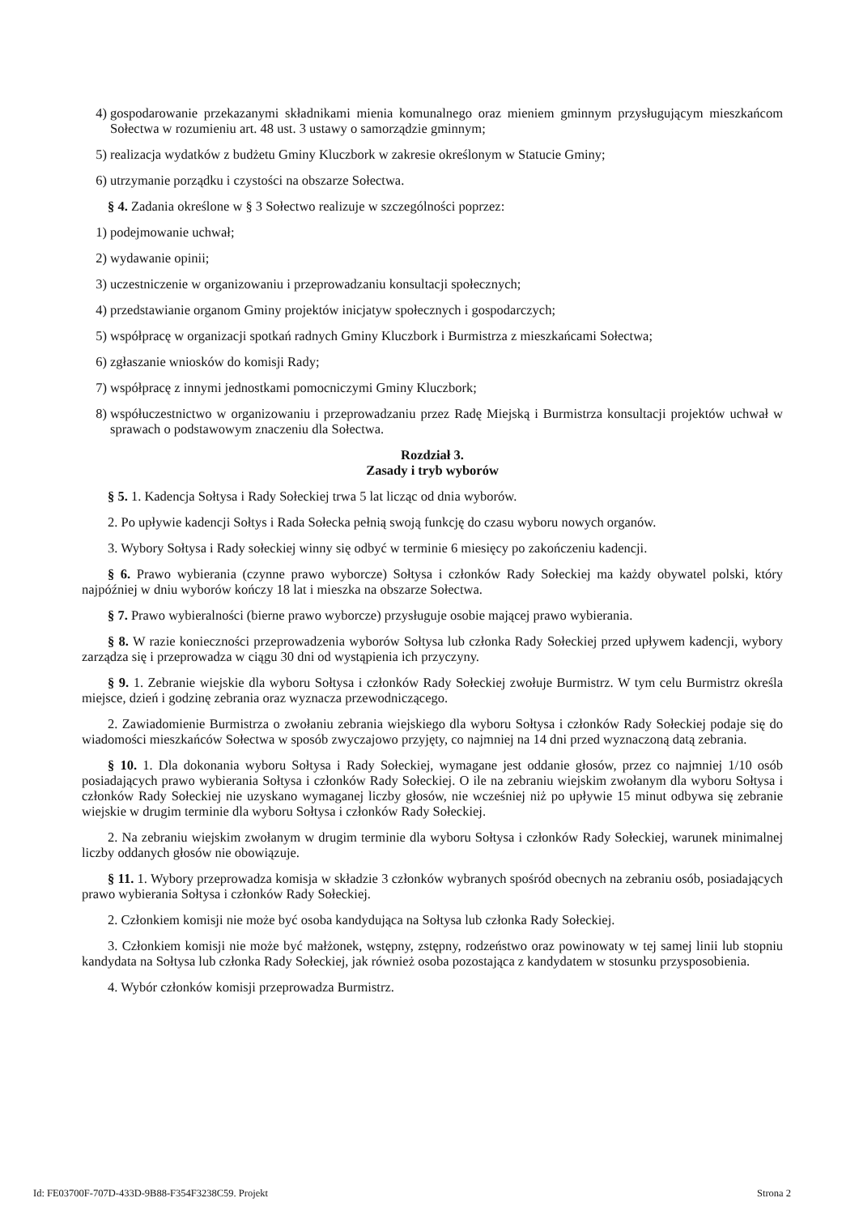4) gospodarowanie przekazanymi składnikami mienia komunalnego oraz mieniem gminnym przysługującym mieszkańcom Sołectwa w rozumieniu art. 48 ust. 3 ustawy o samorządzie gminnym;
5) realizacja wydatków z budżetu Gminy Kluczbork w zakresie określonym w Statucie Gminy;
6) utrzymanie porządku i czystości na obszarze Sołectwa.
§ 4. Zadania określone w § 3 Sołectwo realizuje w szczególności poprzez:
1) podejmowanie uchwał;
2) wydawanie opinii;
3) uczestniczenie w organizowaniu i przeprowadzaniu konsultacji społecznych;
4) przedstawianie organom Gminy projektów inicjatyw społecznych i gospodarczych;
5) współpracę w organizacji spotkań radnych Gminy Kluczbork i Burmistrza z mieszkańcami Sołectwa;
6) zgłaszanie wniosków do komisji Rady;
7) współpracę z innymi jednostkami pomocniczymi Gminy Kluczbork;
8) współuczestnictwo w organizowaniu i przeprowadzaniu przez Radę Miejską i Burmistrza konsultacji projektów uchwał w sprawach o podstawowym znaczeniu dla Sołectwa.
Rozdział 3.
Zasady i tryb wyborów
§ 5. 1. Kadencja Sołtysa i Rady Sołeckiej trwa 5 lat licząc od dnia wyborów.
2. Po upływie kadencji Sołtys i Rada Sołecka pełnią swoją funkcję do czasu wyboru nowych organów.
3. Wybory Sołtysa i Rady sołeckiej winny się odbyć w terminie 6 miesięcy po zakończeniu kadencji.
§ 6. Prawo wybierania (czynne prawo wyborcze) Sołtysa i członków Rady Sołeckiej ma każdy obywatel polski, który najpóźniej w dniu wyborów kończy 18 lat i mieszka na obszarze Sołectwa.
§ 7. Prawo wybieralności (bierne prawo wyborcze) przysługuje osobie mającej prawo wybierania.
§ 8. W razie konieczności przeprowadzenia wyborów Sołtysa lub członka Rady Sołeckiej przed upływem kadencji, wybory zarządza się i przeprowadza w ciągu 30 dni od wystąpienia ich przyczyny.
§ 9. 1. Zebranie wiejskie dla wyboru Sołtysa i członków Rady Sołeckiej zwołuje Burmistrz. W tym celu Burmistrz określa miejsce, dzień i godzinę zebrania oraz wyznacza przewodniczącego.
2. Zawiadomienie Burmistrza o zwołaniu zebrania wiejskiego dla wyboru Sołtysa i członków Rady Sołeckiej podaje się do wiadomości mieszkańców Sołectwa w sposób zwyczajowo przyjęty, co najmniej na 14 dni przed wyznaczoną datą zebrania.
§ 10. 1. Dla dokonania wyboru Sołtysa i Rady Sołeckiej, wymagane jest oddanie głosów, przez co najmniej 1/10 osób posiadających prawo wybierania Sołtysa i członków Rady Sołeckiej. O ile na zebraniu wiejskim zwołanym dla wyboru Sołtysa i członków Rady Sołeckiej nie uzyskano wymaganej liczby głosów, nie wcześniej niż po upływie 15 minut odbywa się zebranie wiejskie w drugim terminie dla wyboru Sołtysa i członków Rady Sołeckiej.
2. Na zebraniu wiejskim zwołanym w drugim terminie dla wyboru Sołtysa i członków Rady Sołeckiej, warunek minimalnej liczby oddanych głosów nie obowiązuje.
§ 11. 1. Wybory przeprowadza komisja w składzie 3 członków wybranych spośród obecnych na zebraniu osób, posiadających prawo wybierania Sołtysa i członków Rady Sołeckiej.
2. Członkiem komisji nie może być osoba kandydująca na Sołtysa lub członka Rady Sołeckiej.
3. Członkiem komisji nie może być małżonek, wstępny, zstępny, rodzeństwo oraz powinowaty w tej samej linii lub stopniu kandydata na Sołtysa lub członka Rady Sołeckiej, jak również osoba pozostająca z kandydatem w stosunku przysposobienia.
4. Wybór członków komisji przeprowadza Burmistrz.
Id: FE03700F-707D-433D-9B88-F354F3238C59. Projekt Strona 2